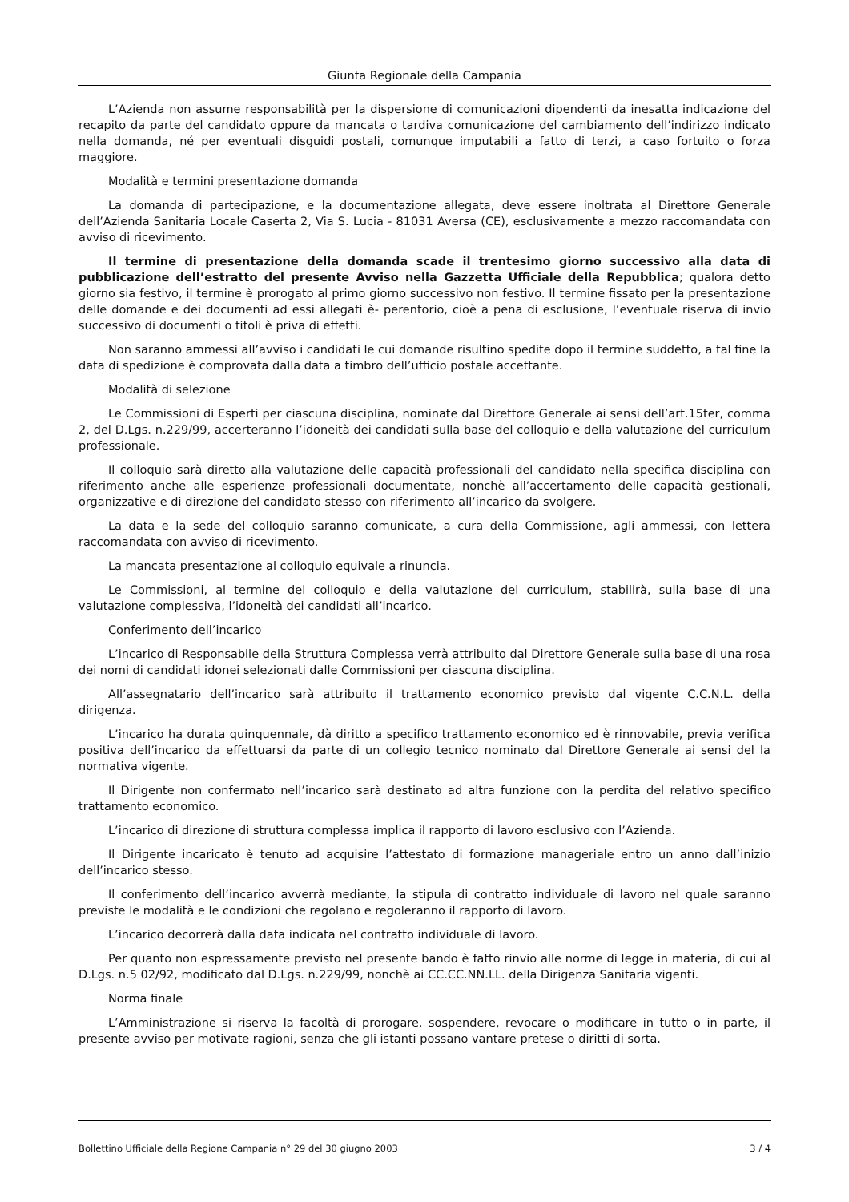Giunta Regionale della Campania
L’Azienda non assume responsabilità per la dispersione di comunicazioni dipendenti da inesatta indicazione del recapito da parte del candidato oppure da mancata o tardiva comunicazione del cambiamento dell’indirizzo indicato nella domanda, né per eventuali disguidi postali, comunque imputabili a fatto di terzi, a caso fortuito o forza maggiore.
Modalità e termini presentazione domanda
La domanda di partecipazione, e la documentazione allegata, deve essere inoltrata al Direttore Generale dell’Azienda Sanitaria Locale Caserta 2, Via S. Lucia - 81031 Aversa (CE), esclusivamente a mezzo raccomandata con avviso di ricevimento.
Il termine di presentazione della domanda scade il trentesimo giorno successivo alla data di pubblicazione dell’estratto del presente Avviso nella Gazzetta Ufficiale della Repubblica; qualora detto giorno sia festivo, il termine è prorogato al primo giorno successivo non festivo. Il termine fissato per la presentazione delle domande e dei documenti ad essi allegati è- perentorio, cioè a pena di esclusione, l’eventuale riserva di invio successivo di documenti o titoli è priva di effetti.
Non saranno ammessi all’avviso i candidati le cui domande risultino spedite dopo il termine suddetto, a tal fine la data di spedizione è comprovata dalla data a timbro dell’ufficio postale accettante.
Modalità di selezione
Le Commissioni di Esperti per ciascuna disciplina, nominate dal Direttore Generale ai sensi dell’art.15ter, comma 2, del D.Lgs. n.229/99, accerteranno l’idoneità dei candidati sulla base del colloquio e della valutazione del curriculum professionale.
Il colloquio sarà diretto alla valutazione delle capacità professionali del candidato nella specifica disciplina con riferimento anche alle esperienze professionali documentate, nonchè all’accertamento delle capacità gestionali, organizzative e di direzione del candidato stesso con riferimento all’incarico da svolgere.
La data e la sede del colloquio saranno comunicate, a cura della Commissione, agli ammessi, con lettera raccomandata con avviso di ricevimento.
La mancata presentazione al colloquio equivale a rinuncia.
Le Commissioni, al termine del colloquio e della valutazione del curriculum, stabilirà, sulla base di una valutazione complessiva, l’idoneità dei candidati all’incarico.
Conferimento dell’incarico
L’incarico di Responsabile della Struttura Complessa verrà attribuito dal Direttore Generale sulla base di una rosa dei nomi di candidati idonei selezionati dalle Commissioni per ciascuna disciplina.
All’assegnatario dell’incarico sarà attribuito il trattamento economico previsto dal vigente C.C.N.L. della dirigenza.
L’incarico ha durata quinquennale, dà diritto a specifico trattamento economico ed è rinnovabile, previa verifica positiva dell’incarico da effettuarsi da parte di un collegio tecnico nominato dal Direttore Generale ai sensi del la normativa vigente.
Il Dirigente non confermato nell’incarico sarà destinato ad altra funzione con la perdita del relativo specifico trattamento economico.
L’incarico di direzione di struttura complessa implica il rapporto di lavoro esclusivo con l’Azienda.
Il Dirigente incaricato è tenuto ad acquisire l’attestato di formazione manageriale entro un anno dall’inizio dell’incarico stesso.
Il conferimento dell’incarico avverrà mediante, la stipula di contratto individuale di lavoro nel quale saranno previste le modalità e le condizioni che regolano e regoleranno il rapporto di lavoro.
L’incarico decorrerà dalla data indicata nel contratto individuale di lavoro.
Per quanto non espressamente previsto nel presente bando è fatto rinvio alle norme di legge in materia, di cui al D.Lgs. n.5 02/92, modificato dal D.Lgs. n.229/99, nonchè ai CC.CC.NN.LL. della Dirigenza Sanitaria vigenti.
Norma finale
L’Amministrazione si riserva la facoltà di prorogare, sospendere, revocare o modificare in tutto o in parte, il presente avviso per motivate ragioni, senza che gli istanti possano vantare pretese o diritti di sorta.
Bollettino Ufficiale della Regione Campania n° 29 del 30 giugno 2003 3 / 4